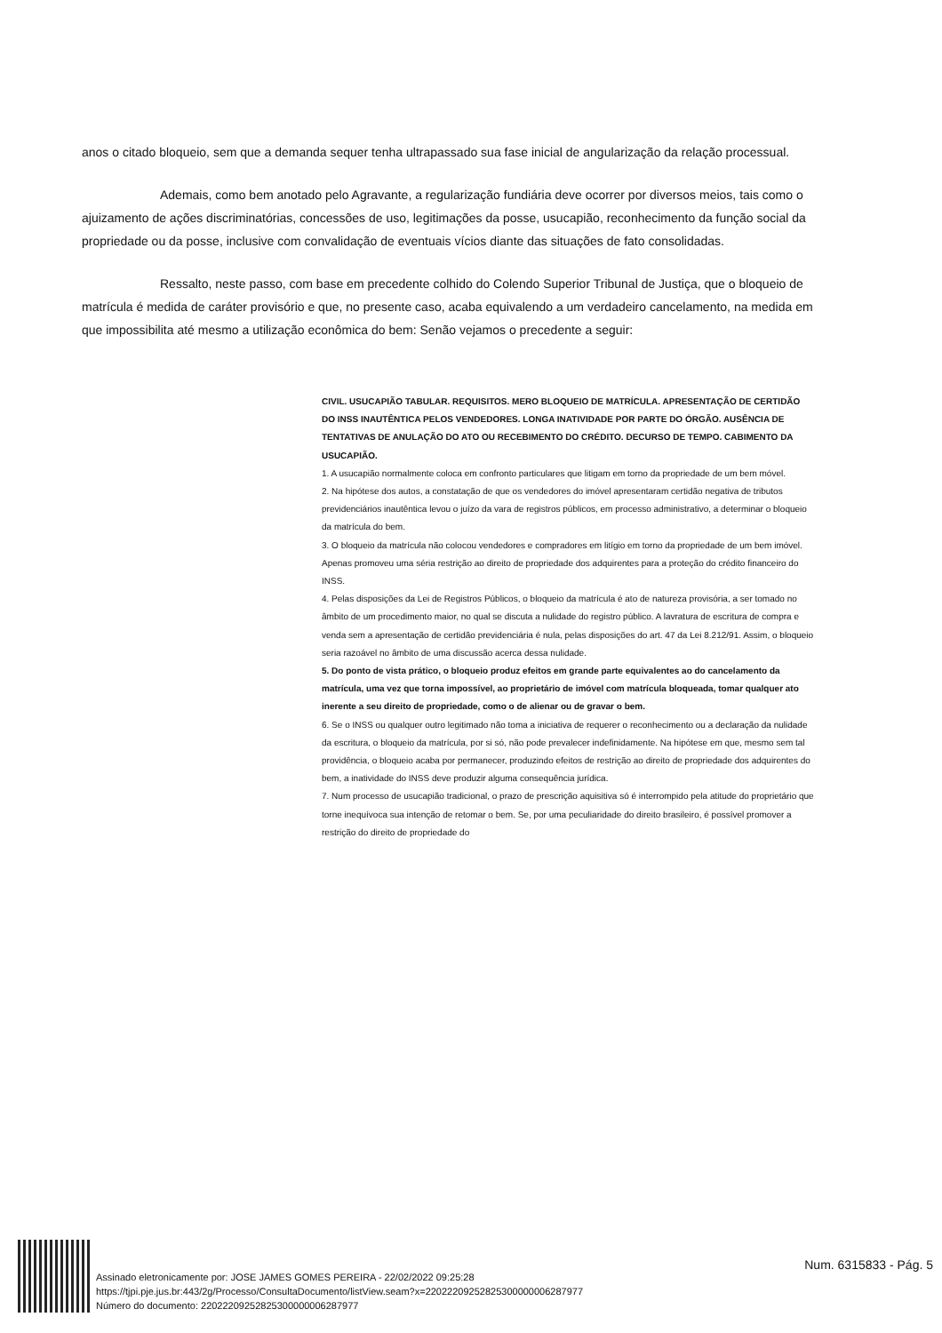anos o citado bloqueio, sem que a demanda sequer tenha ultrapassado sua fase inicial de angularização da relação processual.
Ademais, como bem anotado pelo Agravante, a regularização fundiária deve ocorrer por diversos meios, tais como o ajuizamento de ações discriminatórias, concessões de uso, legitimações da posse, usucapião, reconhecimento da função social da propriedade ou da posse, inclusive com convalidação de eventuais vícios diante das situações de fato consolidadas.
Ressalto, neste passo, com base em precedente colhido do Colendo Superior Tribunal de Justiça, que o bloqueio de matrícula é medida de caráter provisório e que, no presente caso, acaba equivalendo a um verdadeiro cancelamento, na medida em que impossibilita até mesmo a utilização econômica do bem: Senão vejamos o precedente a seguir:
CIVIL. USUCAPIÃO TABULAR. REQUISITOS. MERO BLOQUEIO DE MATRÍCULA. APRESENTAÇÃO DE CERTIDÃO DO INSS INAUTÊNTICA PELOS VENDEDORES. LONGA INATIVIDADE POR PARTE DO ÓRGÃO. AUSÊNCIA DE TENTATIVAS DE ANULAÇÃO DO ATO OU RECEBIMENTO DO CRÉDITO. DECURSO DE TEMPO. CABIMENTO DA USUCAPIÃO.
1. A usucapião normalmente coloca em confronto particulares que litigam em torno da propriedade de um bem móvel.
2. Na hipótese dos autos, a constatação de que os vendedores do imóvel apresentaram certidão negativa de tributos previdenciários inautêntica levou o juízo da vara de registros públicos, em processo administrativo, a determinar o bloqueio da matrícula do bem.
3. O bloqueio da matrícula não colocou vendedores e compradores em litígio em torno da propriedade de um bem imóvel. Apenas promoveu uma séria restrição ao direito de propriedade dos adquirentes para a proteção do crédito financeiro do INSS.
4. Pelas disposições da Lei de Registros Públicos, o bloqueio da matrícula é ato de natureza provisória, a ser tomado no âmbito de um procedimento maior, no qual se discuta a nulidade do registro público. A lavratura de escritura de compra e venda sem a apresentação de certidão previdenciária é nula, pelas disposições do art. 47 da Lei 8.212/91. Assim, o bloqueio seria razoável no âmbito de uma discussão acerca dessa nulidade.
5. Do ponto de vista prático, o bloqueio produz efeitos em grande parte equivalentes ao do cancelamento da matrícula, uma vez que torna impossível, ao proprietário de imóvel com matrícula bloqueada, tomar qualquer ato inerente a seu direito de propriedade, como o de alienar ou de gravar o bem.
6. Se o INSS ou qualquer outro legitimado não toma a iniciativa de requerer o reconhecimento ou a declaração da nulidade da escritura, o bloqueio da matrícula, por si só, não pode prevalecer indefinidamente. Na hipótese em que, mesmo sem tal providência, o bloqueio acaba por permanecer, produzindo efeitos de restrição ao direito de propriedade dos adquirentes do bem, a inatividade do INSS deve produzir alguma consequência jurídica.
7. Num processo de usucapião tradicional, o prazo de prescrição aquisitiva só é interrompido pela atitude do proprietário que torne inequívoca sua intenção de retomar o bem. Se, por uma peculiaridade do direito brasileiro, é possível promover a restrição do direito de propriedade do
Assinado eletronicamente por: JOSE JAMES GOMES PEREIRA - 22/02/2022 09:25:28
https://tjpi.pje.jus.br:443/2g/Processo/ConsultaDocumento/listView.seam?x=22022209252825300000006287977
Número do documento: 22022209252825300000006287977
Num. 6315833 - Pág. 5